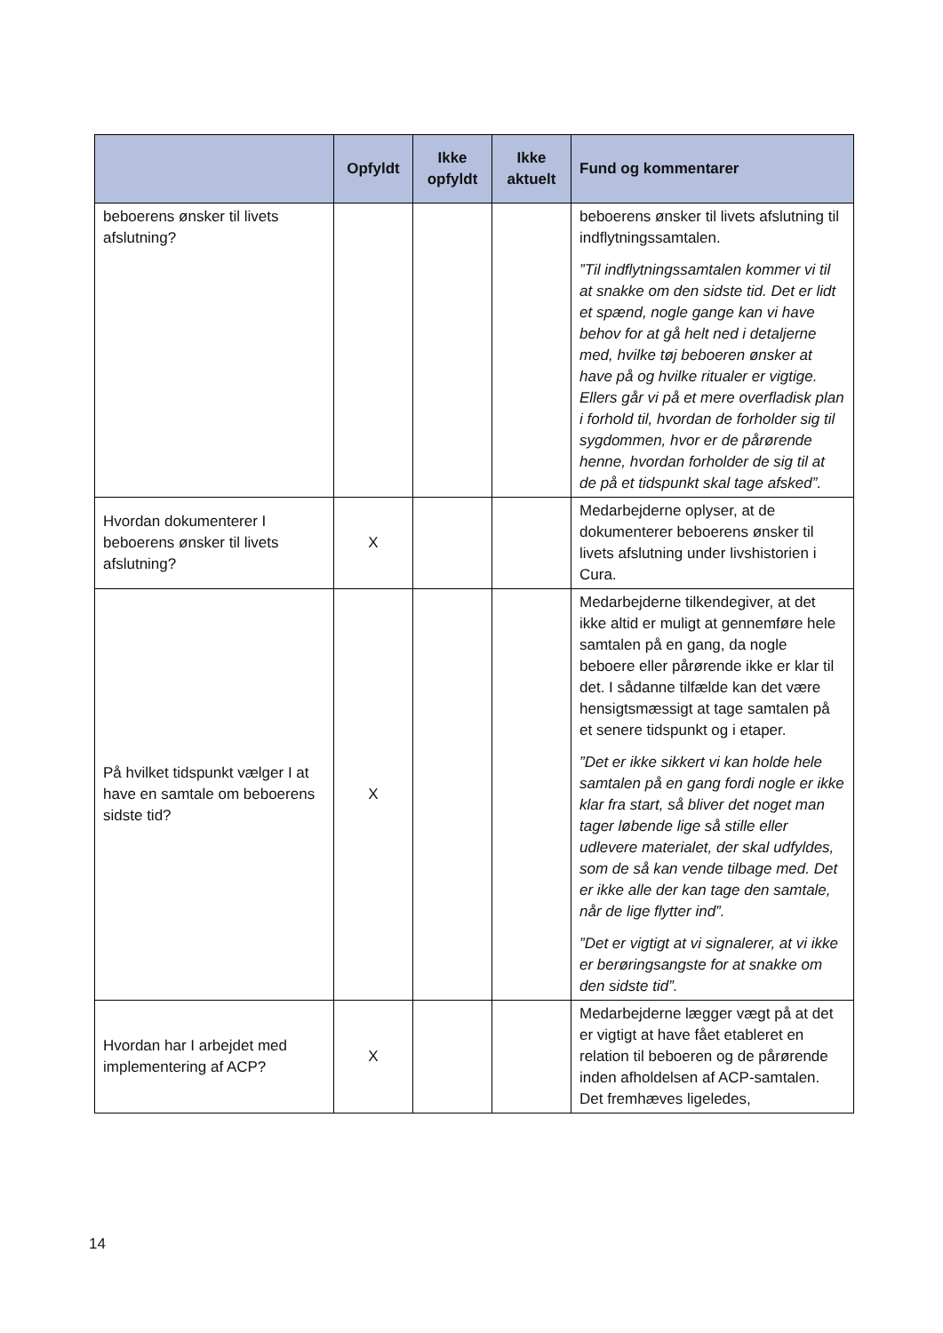| | Opfyldt | Ikke opfyldt | Ikke aktuelt | Fund og kommentarer |
| --- | --- | --- | --- | --- |
| beboerens ønsker til livets afslutning? | | | | beboerens ønsker til livets afslutning til indflytningssamtalen. ”Til indflytningssamtalen kommer vi til at snakke om den sidste tid. Det er lidt et spænd, nogle gange kan vi have behov for at gå helt ned i detaljerne med, hvilke tøj beboeren ønsker at have på og hvilke ritualer er vigtige. Ellers går vi på et mere overfladisk plan i forhold til, hvordan de forholder sig til sygdommen, hvor er de pårørende henne, hvordan forholder de sig til at de på et tidspunkt skal tage afsked”. |
| Hvordan dokumenterer I beboerens ønsker til livets afslutning? | X | | | Medarbejderne oplyser, at de dokumenterer beboerens ønsker til livets afslutning under livshistorien i Cura. |
| På hvilket tidspunkt vælger I at have en samtale om beboerens sidste tid? | X | | | Medarbejderne tilkendegiver, at det ikke altid er muligt at gennemføre hele samtalen på en gang, da nogle beboere eller pårørende ikke er klar til det. I sådanne tilfælde kan det være hensigtsmæssigt at tage samtalen på et senere tidspunkt og i etaper. ”Det er ikke sikkert vi kan holde hele samtalen på en gang fordi nogle er ikke klar fra start, så bliver det noget man tager løbende lige så stille eller udlevere materialet, der skal udfyldes, som de så kan vende tilbage med. Det er ikke alle der kan tage den samtale, når de lige flytter ind”. ”Det er vigtigt at vi signalerer, at vi ikke er berøringsangste for at snakke om den sidste tid”. |
| Hvordan har I arbejdet med implementering af ACP? | X | | | Medarbejderne lægger vægt på at det er vigtigt at have fået etableret en relation til beboeren og de pårørende inden afholdelsen af ACP-samtalen. Det fremhæves ligeledes, |
14